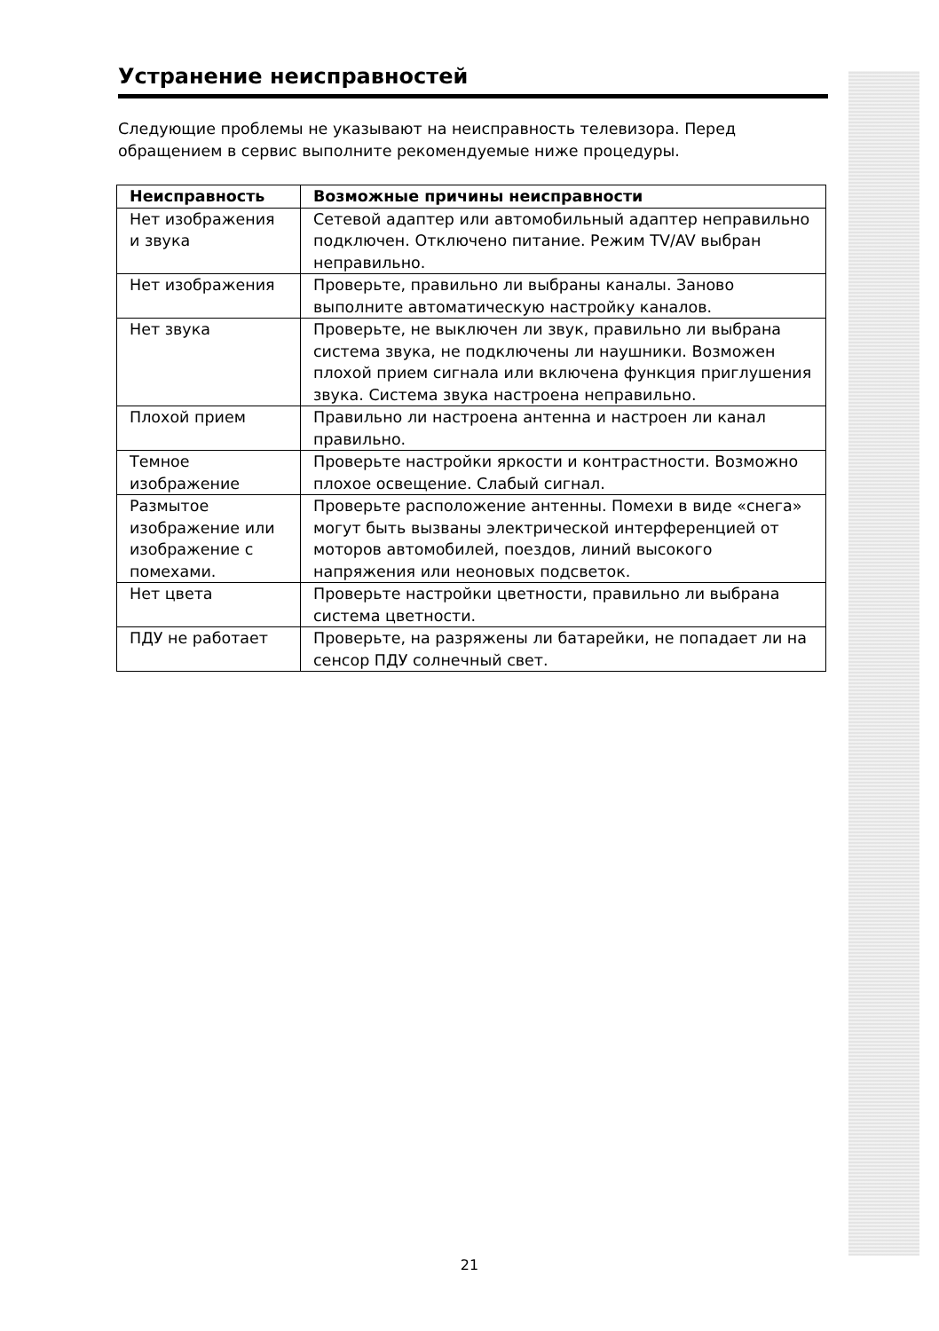Устранение неисправностей
Следующие проблемы не указывают на неисправность телевизора. Перед обращением в сервис выполните рекомендуемые ниже процедуры.
| Неисправность | Возможные причины неисправности |
| --- | --- |
| Нет изображения и звука | Сетевой адаптер или автомобильный адаптер неправильно подключен. Отключено питание. Режим TV/AV выбран неправильно. |
| Нет изображения | Проверьте, правильно ли выбраны каналы. Заново выполните автоматическую настройку каналов. |
| Нет звука | Проверьте, не выключен ли звук, правильно ли выбрана система звука, не подключены ли наушники. Возможен плохой прием сигнала или включена функция приглушения звука. Система звука настроена неправильно. |
| Плохой прием | Правильно ли настроена антенна и настроен ли канал правильно. |
| Темное изображение | Проверьте настройки яркости и контрастности. Возможно плохое освещение. Слабый сигнал. |
| Размытое изображение или изображение с помехами. | Проверьте расположение антенны. Помехи в виде «снега» могут быть вызваны электрической интерференцией от моторов автомобилей, поездов, линий высокого напряжения или неоновых подсветок. |
| Нет цвета | Проверьте настройки цветности, правильно ли выбрана система цветности. |
| ПДУ не работает | Проверьте, на разряжены ли батарейки, не попадает ли на сенсор ПДУ солнечный свет. |
21